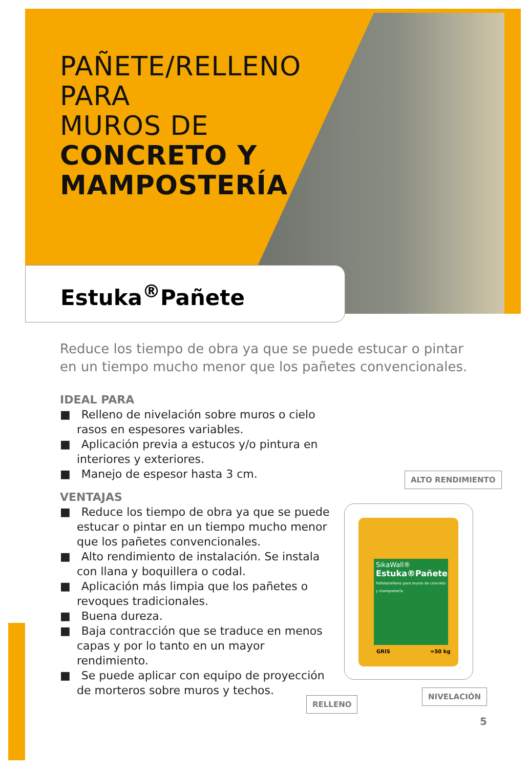PAÑETE/RELLENO
PARA
MUROS DE
CONCRETO Y
MAMPOSTERÍA
Estuka<sup>®</sup>Pañete
Reduce los tiempo de obra ya que se puede estucar o pintar en un tiempo mucho menor que los pañetes convencionales.
IDEAL PARA
■ Relleno de nivelación sobre muros o cielo rasos en espesores variables.
■ Aplicación previa a estucos y/o pintura en interiores y exteriores.
■ Manejo de espesor hasta 3 cm.
VENTAJAS
■ Reduce los tiempo de obra ya que se puede estucar o pintar en un tiempo mucho menor que los pañetes convencionales.
■ Alto rendimiento de instalación. Se instala con llana y boquillera o codal.
■ Aplicación más limpia que los pañetes o revoques tradicionales.
■ Buena dureza.
■ Baja contracción que se traduce en menos capas y por lo tanto en un mayor rendimiento.
■ Se puede aplicar con equipo de proyección de morteros sobre muros y techos.
ALTO RENDIMIENTO
SikaWall®
Estuka®Pañete
Pañete/relleno para muros de concreto y mampostería
GRIS ≈50 kg
RELLENO
NIVELACIÓN
5